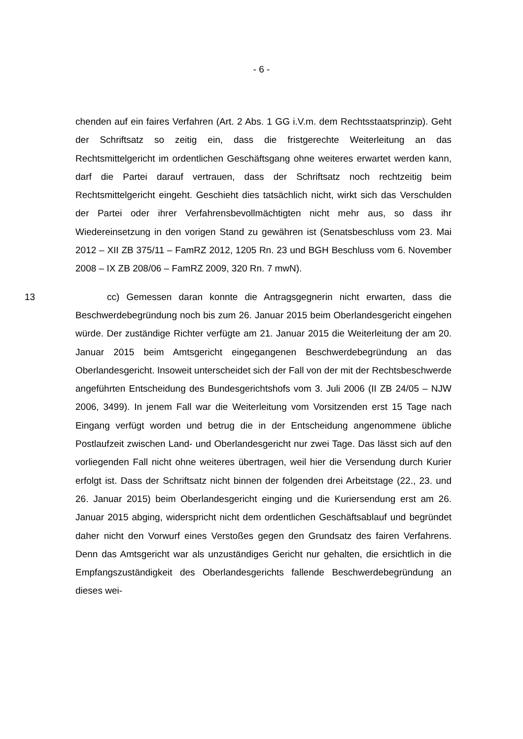- 6 -
chenden auf ein faires Verfahren (Art. 2 Abs. 1 GG i.V.m. dem Rechtsstaats­prinzip). Geht der Schriftsatz so zeitig ein, dass die fristgerechte Weiterleitung an das Rechtsmittelgericht im ordentlichen Geschäftsgang ohne weiteres er­wartet werden kann, darf die Partei darauf vertrauen, dass der Schriftsatz noch rechtzeitig beim Rechtsmittelgericht eingeht. Geschieht dies tatsächlich nicht, wirkt sich das Verschulden der Partei oder ihrer Verfahrensbevollmächtigten nicht mehr aus, so dass ihr Wiedereinsetzung in den vorigen Stand zu gewäh­ren ist (Senatsbeschluss vom 23. Mai 2012 – XII ZB 375/11 – FamRZ 2012, 1205 Rn. 23 und BGH Beschluss vom 6. November 2008 – IX ZB 208/06 – FamRZ 2009, 320 Rn. 7 mwN).
13 cc) Gemessen daran konnte die Antragsgegnerin nicht erwarten, dass die Beschwerdebegründung noch bis zum 26. Januar 2015 beim Oberlandes­gericht eingehen würde. Der zuständige Richter verfügte am 21. Januar 2015 die Weiterleitung der am 20. Januar 2015 beim Amtsgericht eingegangenen Beschwerdebegründung an das Oberlandesgericht. Insoweit unterscheidet sich der Fall von der mit der Rechtsbeschwerde angeführten Entscheidung des Bundesgerichtshofs vom 3. Juli 2006 (II ZB 24/05 – NJW 2006, 3499). In jenem Fall war die Weiterleitung vom Vorsitzenden erst 15 Tage nach Eingang verfügt worden und betrug die in der Entscheidung angenommene übliche Postlaufzeit zwischen Land- und Oberlandesgericht nur zwei Tage. Das lässt sich auf den vorliegenden Fall nicht ohne weiteres übertragen, weil hier die Versendung durch Kurier erfolgt ist. Dass der Schriftsatz nicht binnen der folgenden drei Ar­beitstage (22., 23. und 26. Januar 2015) beim Oberlandesgericht einging und die Kuriersendung erst am 26. Januar 2015 abging, widerspricht nicht dem or­dentlichen Geschäftsablauf und begründet daher nicht den Vorwurf eines Ver­stoßes gegen den Grundsatz des fairen Verfahrens. Denn das Amtsgericht war als unzuständiges Gericht nur gehalten, die ersichtlich in die Empfangszustän­digkeit des Oberlandesgerichts fallende Beschwerdebegründung an dieses wei-